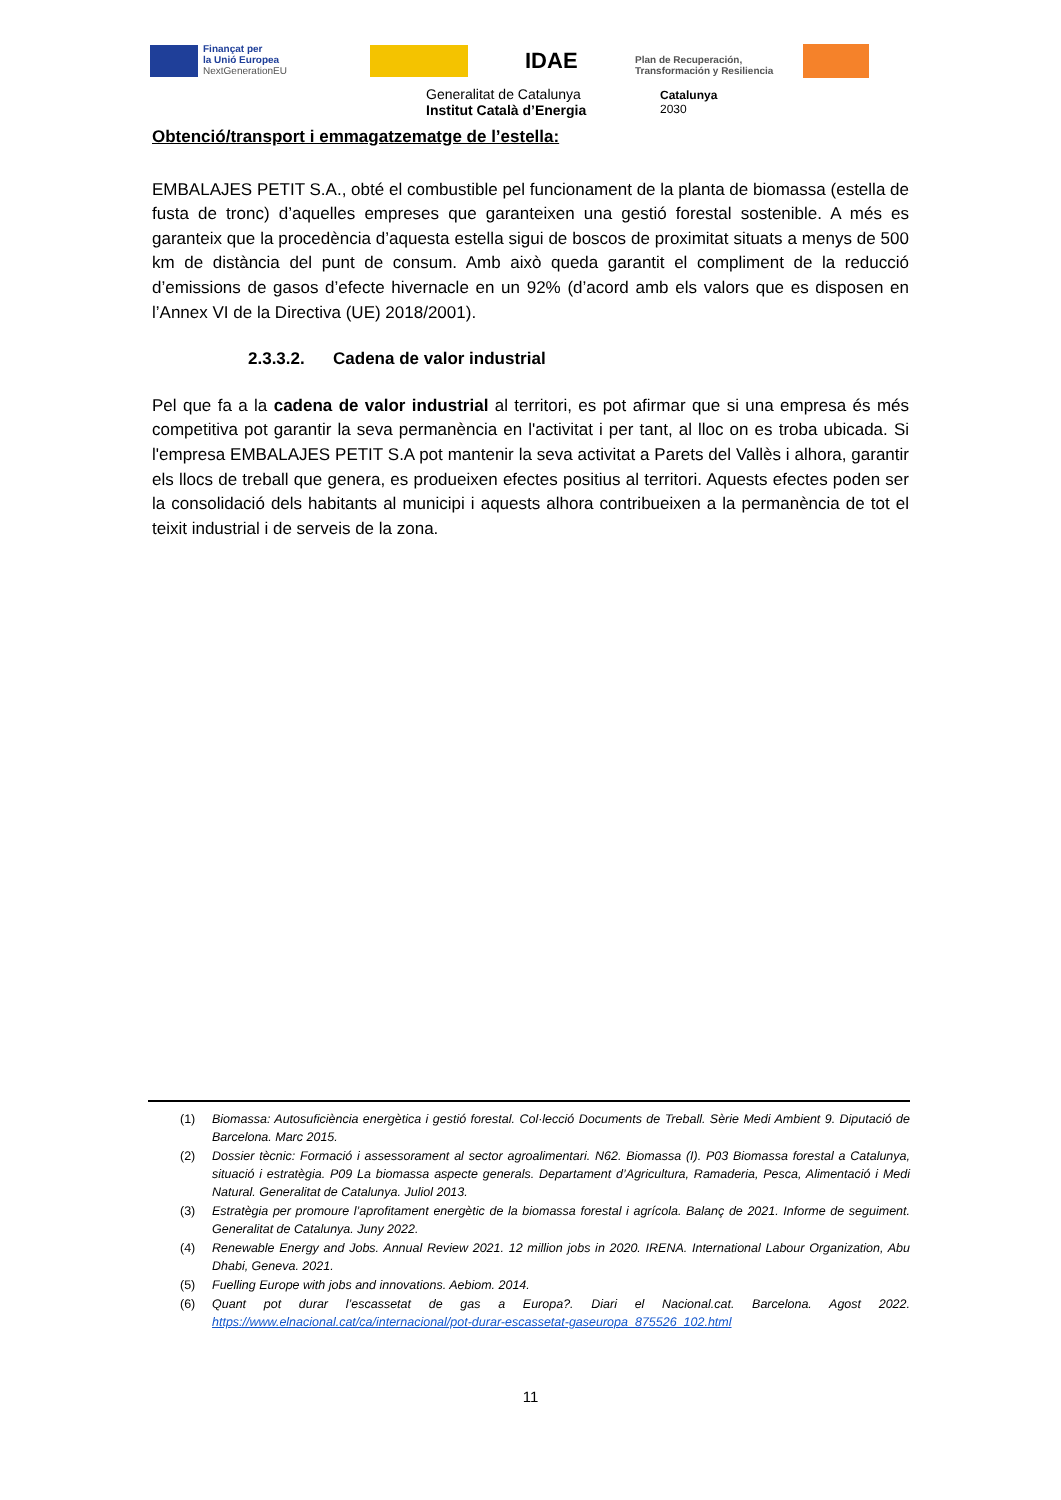Finançat per
la Unió Europea
NextGenerationEU
IDAE
Plan de Recuperación,
Transformación y Resiliencia
Generalitat de Catalunya
Institut Català d’Energia
Catalunya
2030
Obtenció/transport i emmagatzematge de l’estella:
EMBALAJES PETIT S.A., obté el combustible pel funcionament de la planta de biomassa (estella de fusta de tronc) d’aquelles empreses que garanteixen una gestió forestal sostenible. A més es garanteix que la procedència d’aquesta estella sigui de boscos de proximitat situats a menys de 500 km de distància del punt de consum. Amb això queda garantit el compliment de la reducció d’emissions de gasos d’efecte hivernacle en un 92% (d’acord amb els valors que es disposen en l’Annex VI de la Directiva (UE) 2018/2001).
2.3.3.2. Cadena de valor industrial
Pel que fa a la cadena de valor industrial al territori, es pot afirmar que si una empresa és més competitiva pot garantir la seva permanència en l'activitat i per tant, al lloc on es troba ubicada. Si l'empresa EMBALAJES PETIT S.A pot mantenir la seva activitat a Parets del Vallès i alhora, garantir els llocs de treball que genera, es produeixen efectes positius al territori. Aquests efectes poden ser la consolidació dels habitants al municipi i aquests alhora contribueixen a la permanència de tot el teixit industrial i de serveis de la zona.
(1) Biomassa: Autosuficiència energètica i gestió forestal. Col·lecció Documents de Treball. Sèrie Medi Ambient 9. Diputació de Barcelona. Marc 2015.
(2) Dossier tècnic: Formació i assessorament al sector agroalimentari. N62. Biomassa (I). P03 Biomassa forestal a Catalunya, situació i estratègia. P09 La biomassa aspecte generals. Departament d’Agricultura, Ramaderia, Pesca, Alimentació i Medi Natural. Generalitat de Catalunya. Juliol 2013.
(3) Estratègia per promoure l’aprofitament energètic de la biomassa forestal i agrícola. Balanç de 2021. Informe de seguiment. Generalitat de Catalunya. Juny 2022.
(4) Renewable Energy and Jobs. Annual Review 2021. 12 million jobs in 2020. IRENA. International Labour Organization, Abu Dhabi, Geneva. 2021.
(5) Fuelling Europe with jobs and innovations. Aebiom. 2014.
(6) Quant pot durar l’escassetat de gas a Europa?. Diari el Nacional.cat. Barcelona. Agost 2022. https://www.elnacional.cat/ca/internacional/pot-durar-escassetat-gaseuropa_875526_102.html
11